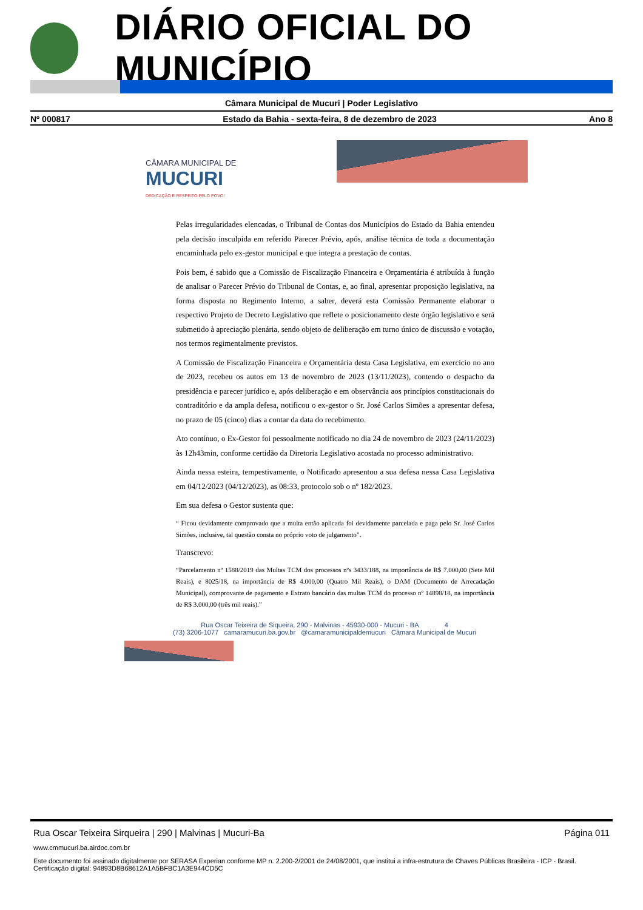DIÁRIO OFICIAL DO MUNICÍPIO
Câmara Municipal de Mucuri | Poder Legislativo
Nº 000817 Estado da Bahia - sexta-feira, 8 de dezembro de 2023 Ano 8
CÂMARA MUNICIPAL DE
MUCURI
DEDICAÇÃO E RESPEITO PELO POVO!
Pelas irregularidades elencadas, o Tribunal de Contas dos Municípios do Estado da Bahia entendeu pela decisão insculpida em referido Parecer Prévio, após, análise técnica de toda a documentação encaminhada pelo ex-gestor municipal e que integra a prestação de contas.
Pois bem, é sabido que a Comissão de Fiscalização Financeira e Orçamentária é atribuída à função de analisar o Parecer Prévio do Tribunal de Contas, e, ao final, apresentar proposição legislativa, na forma disposta no Regimento Interno, a saber, deverá esta Comissão Permanente elaborar o respectivo Projeto de Decreto Legislativo que reflete o posicionamento deste órgão legislativo e será submetido à apreciação plenária, sendo objeto de deliberação em turno único de discussão e votação, nos termos regimentalmente previstos.
A Comissão de Fiscalização Financeira e Orçamentária desta Casa Legislativa, em exercício no ano de 2023, recebeu os autos em 13 de novembro de 2023 (13/11/2023), contendo o despacho da presidência e parecer jurídico e, após deliberação e em observância aos princípios constitucionais do contraditório e da ampla defesa, notificou o ex-gestor o Sr. José Carlos Simões a apresentar defesa, no prazo de 05 (cinco) dias a contar da data do recebimento.
Ato contínuo, o Ex-Gestor foi pessoalmente notificado no dia 24 de novembro de 2023 (24/11/2023) às 12h43min, conforme certidão da Diretoria Legislativo acostada no processo administrativo.
Ainda nessa esteira, tempestivamente, o Notificado apresentou a sua defesa nessa Casa Legislativa em 04/12/2023 (04/12/2023), as 08:33, protocolo sob o nº 182/2023.
Em sua defesa o Gestor sustenta que:
“ Ficou devidamente comprovado que a multa então aplicada foi devidamente parcelada e paga pelo Sr. José Carlos Simões, inclusive, tal questão consta no próprio voto de julgamento”.
Transcrevo:
“Parcelamento nº 1588/2019 das Multas TCM dos processos nºs 3433/188, na importância de R$ 7.000,00 (Sete Mil Reais), e 8025/18, na importância de R$ 4.000,00 (Quatro Mil Reais), o DAM (Documento de Arrecadação Municipal), comprovante de pagamento e Extrato bancário das multas TCM do processo nº 14898/18, na importância de R$ 3.000,00 (três mil reais).”
Rua Oscar Teixeira de Siqueira, 290 - Malvinas - 45930-000 - Mucuri - BA 4
(73) 3206-1077 camaramucuri.ba.gov.br @camaramunicipaldemucuri Câmara Municipal de Mucuri
Rua Oscar Teixeira Sirqueira | 290 | Malvinas | Mucuri-Ba Página 011
www.cmmucuri.ba.airdoc.com.br
Este documento foi assinado digitalmente por SERASA Experian conforme MP n. 2.200-2/2001 de 24/08/2001, que institui a infra-estrutura de Chaves Públicas Brasileira - ICP - Brasil. Certificação diigital: 94893D8B68612A1A5BFBC1A3E944CD5C